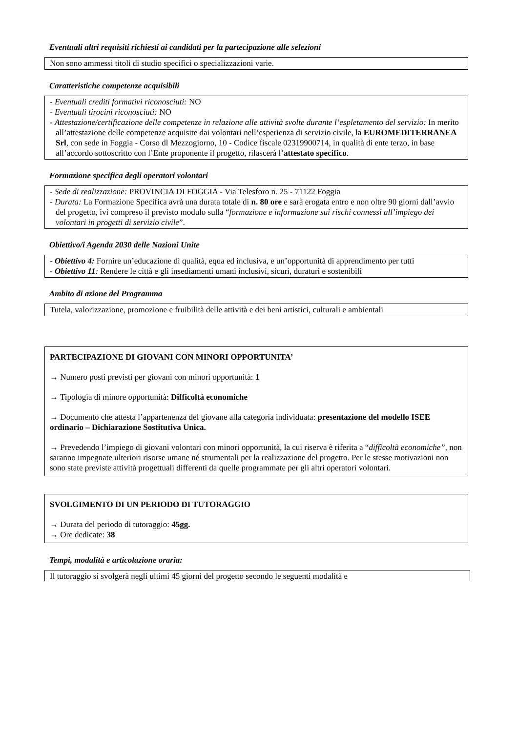Eventuali altri requisiti richiesti ai candidati per la partecipazione alle selezioni
Non sono ammessi titoli di studio specifici o specializzazioni varie.
Caratteristiche competenze acquisibili
- Eventuali crediti formativi riconosciuti: NO
- Eventuali tirocini riconosciuti: NO
- Attestazione/certificazione delle competenze in relazione alle attività svolte durante l’espletamento del servizio: In merito all’attestazione delle competenze acquisite dai volontari nell’esperienza di servizio civile, la EUROMEDITERRANEA Srl, con sede in Foggia - Corso dl Mezzogiorno, 10 - Codice fiscale 02319900714, in qualità di ente terzo, in base all’accordo sottoscritto con l’Ente proponente il progetto, rilascerà l’attestato specifico.
Formazione specifica degli operatori volontari
- Sede di realizzazione: PROVINCIA DI FOGGIA - Via Telesforo n. 25 - 71122 Foggia
- Durata: La Formazione Specifica avrà una durata totale di n. 80 ore e sarà erogata entro e non oltre 90 giorni dall’avvio del progetto, ivi compreso il previsto modulo sulla “formazione e informazione sui rischi connessi all’impiego dei volontari in progetti di servizio civile”.
Obiettivo/i Agenda 2030 delle Nazioni Unite
- Obiettivo 4: Fornire un’educazione di qualità, equa ed inclusiva, e un’opportunità di apprendimento per tutti
- Obiettivo 11: Rendere le città e gli insediamenti umani inclusivi, sicuri, duraturi e sostenibili
Ambito di azione del Programma
Tutela, valorizzazione, promozione e fruibilità delle attività e dei beni artistici, culturali e ambientali
PARTECIPAZIONE DI GIOVANI CON MINORI OPPORTUNITA’
→ Numero posti previsti per giovani con minori opportunità: 1
→ Tipologia di minore opportunità: Difficoltà economiche
→ Documento che attesta l’appartenenza del giovane alla categoria individuata: presentazione del modello ISEE ordinario – Dichiarazione Sostitutiva Unica.
→ Prevedendo l’impiego di giovani volontari con minori opportunità, la cui riserva è riferita a “difficoltà economiche”, non saranno impegnate ulteriori risorse umane né strumentali per la realizzazione del progetto. Per le stesse motivazioni non sono state previste attività progettuali differenti da quelle programmate per gli altri operatori volontari.
SVOLGIMENTO DI UN PERIODO DI TUTORAGGIO
→ Durata del periodo di tutoraggio: 45gg.
→ Ore dedicate: 38
Tempi, modalità e articolazione oraria:
Il tutoraggio si svolgerà negli ultimi 45 giorni del progetto secondo le seguenti modalità e